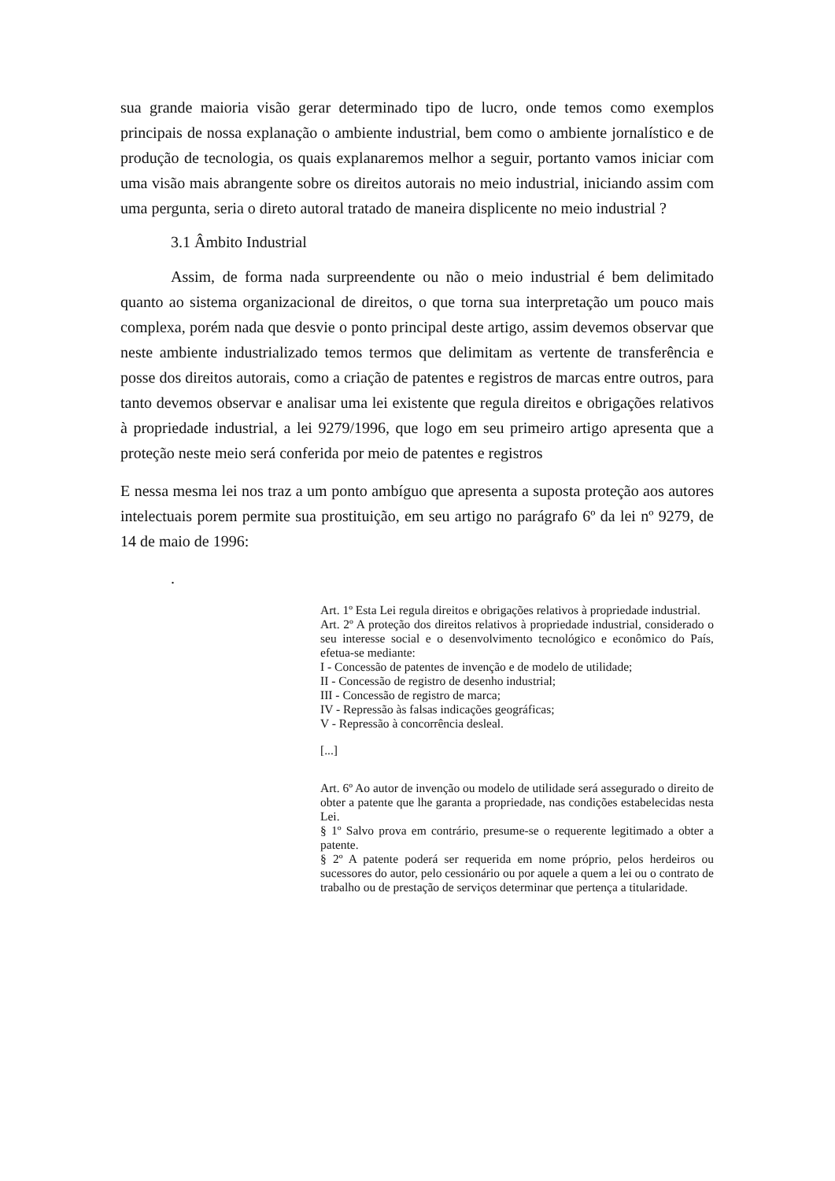sua grande maioria visão gerar determinado tipo de lucro, onde temos como exemplos principais de nossa explanação o ambiente industrial, bem como o ambiente jornalístico e de produção de tecnologia, os quais explanaremos melhor a seguir, portanto vamos iniciar com uma visão mais abrangente sobre os direitos autorais no meio industrial, iniciando assim com uma pergunta, seria o direto autoral tratado de maneira displicente no meio industrial ?
3.1 Âmbito Industrial
Assim, de forma nada surpreendente ou não o meio industrial é bem delimitado quanto ao sistema organizacional de direitos, o que torna sua interpretação um pouco mais complexa, porém nada que desvie o ponto principal deste artigo, assim devemos observar que neste ambiente industrializado temos termos que delimitam as vertente de transferência e posse dos direitos autorais, como a criação de patentes e registros de marcas entre outros, para tanto devemos observar e analisar uma lei existente que regula direitos e obrigações relativos à propriedade industrial, a lei 9279/1996, que logo em seu primeiro artigo apresenta que a proteção neste meio será conferida por meio de patentes e registros
E nessa mesma lei nos traz a um ponto ambíguo que apresenta a suposta proteção aos autores intelectuais porem permite sua prostituição, em seu artigo no parágrafo 6º da lei nº 9279, de 14 de maio de 1996:
.
Art. 1º Esta Lei regula direitos e obrigações relativos à propriedade industrial.
Art. 2º A proteção dos direitos relativos à propriedade industrial, considerado o seu interesse social e o desenvolvimento tecnológico e econômico do País, efetua-se mediante:
I - Concessão de patentes de invenção e de modelo de utilidade;
II - Concessão de registro de desenho industrial;
III - Concessão de registro de marca;
IV - Repressão às falsas indicações geográficas;
V - Repressão à concorrência desleal.
[...]
Art. 6º Ao autor de invenção ou modelo de utilidade será assegurado o direito de obter a patente que lhe garanta a propriedade, nas condições estabelecidas nesta Lei.
§ 1º Salvo prova em contrário, presume-se o requerente legitimado a obter a patente.
§ 2º A patente poderá ser requerida em nome próprio, pelos herdeiros ou sucessores do autor, pelo cessionário ou por aquele a quem a lei ou o contrato de trabalho ou de prestação de serviços determinar que pertença a titularidade.